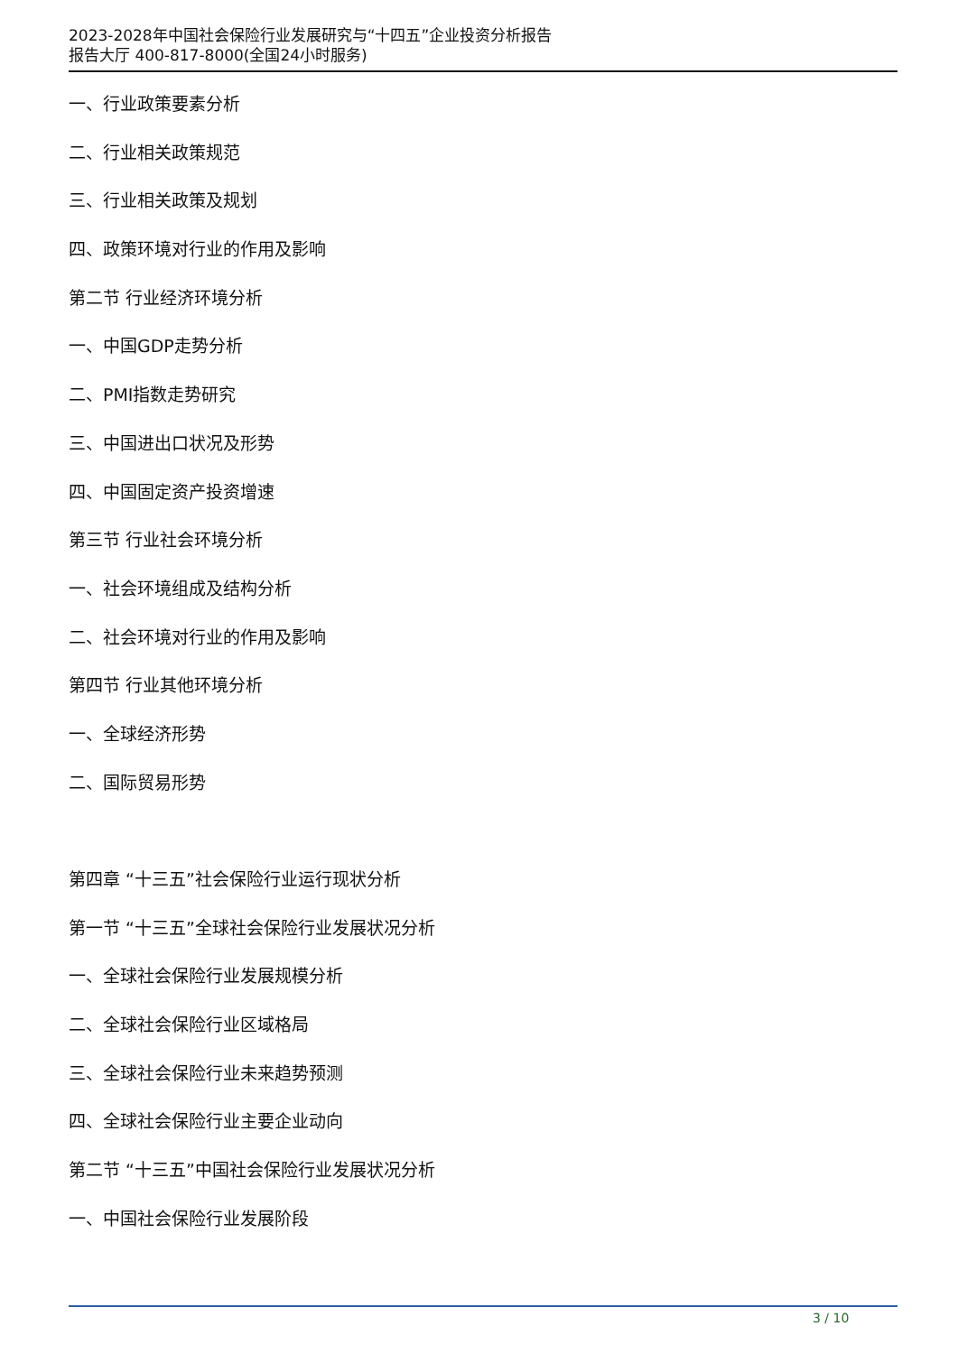2023-2028年中国社会保险行业发展研究与“十四五”企业投资分析报告
报告大厅 400-817-8000(全国24小时服务)
一、行业政策要素分析
二、行业相关政策规范
三、行业相关政策及规划
四、政策环境对行业的作用及影响
第二节 行业经济环境分析
一、中国GDP走势分析
二、PMI指数走势研究
三、中国进出口状况及形势
四、中国固定资产投资增速
第三节 行业社会环境分析
一、社会环境组成及结构分析
二、社会环境对行业的作用及影响
第四节 行业其他环境分析
一、全球经济形势
二、国际贸易形势
第四章 “十三五”社会保险行业运行现状分析
第一节 “十三五”全球社会保险行业发展状况分析
一、全球社会保险行业发展规模分析
二、全球社会保险行业区域格局
三、全球社会保险行业未来趋势预测
四、全球社会保险行业主要企业动向
第二节 “十三五”中国社会保险行业发展状况分析
一、中国社会保险行业发展阶段
3 / 10